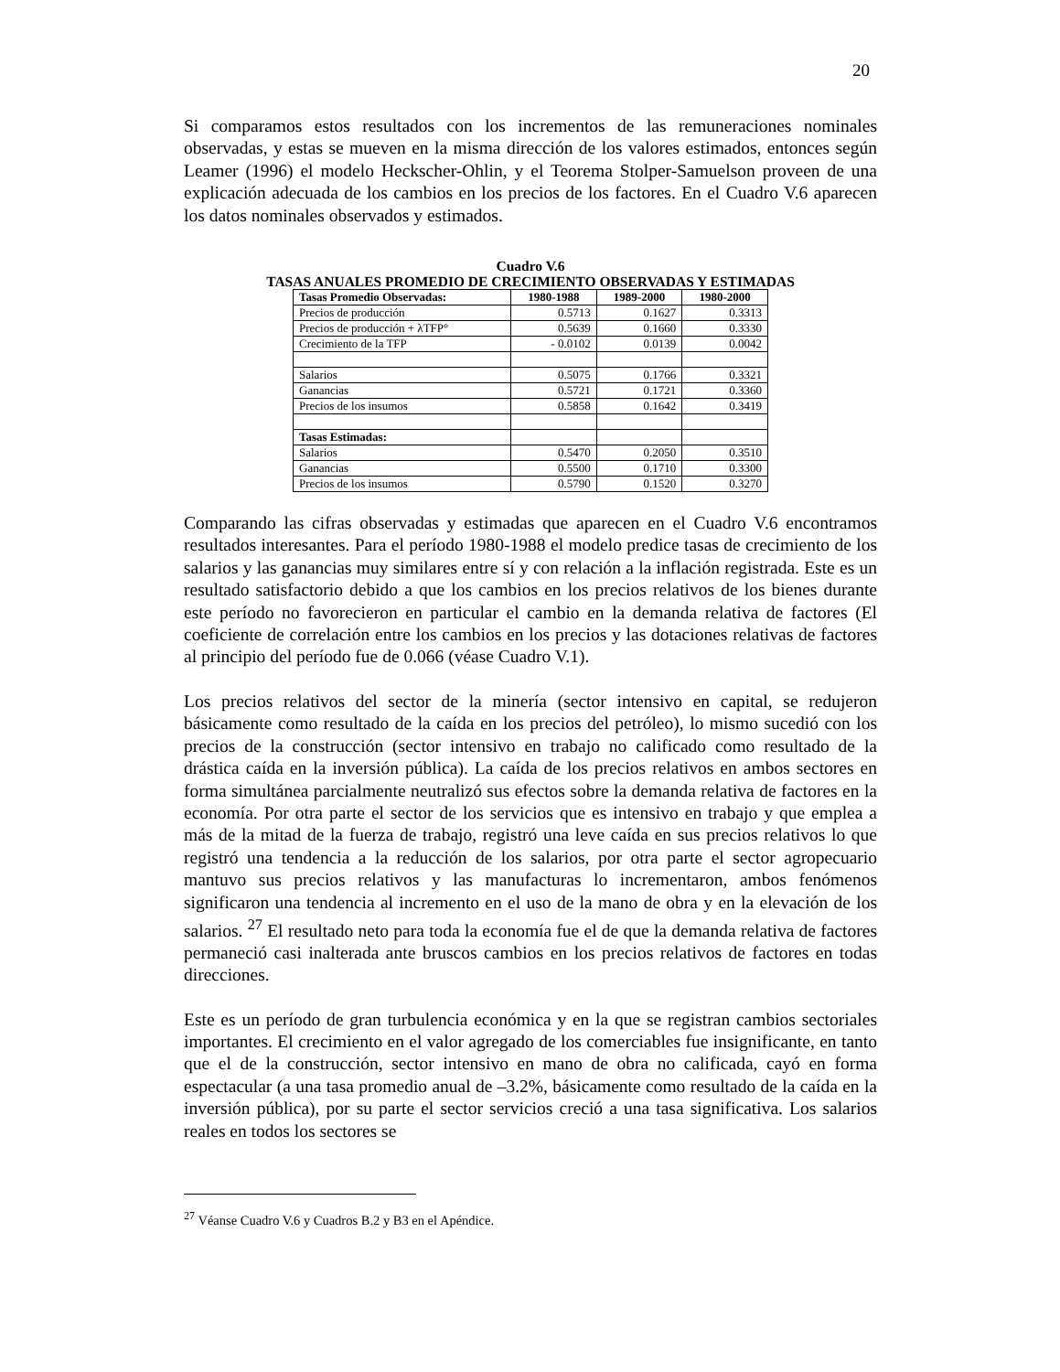20
Si comparamos estos resultados con los incrementos de las remuneraciones nominales observadas, y estas se mueven en la misma dirección de los valores estimados, entonces según Leamer (1996) el modelo Heckscher-Ohlin, y el Teorema Stolper-Samuelson proveen de una explicación adecuada de los cambios en los precios de los factores. En el Cuadro V.6 aparecen los datos nominales observados y estimados.
Cuadro V.6
TASAS ANUALES PROMEDIO DE CRECIMIENTO OBSERVADAS Y ESTIMADAS
| Tasas Promedio Observadas: | 1980-1988 | 1989-2000 | 1980-2000 |
| --- | --- | --- | --- |
| Precios de producción | 0.5713 | 0.1627 | 0.3313 |
| Precios de producción + λTFP° | 0.5639 | 0.1660 | 0.3330 |
| Crecimiento de la TFP | - 0.0102 | 0.0139 | 0.0042 |
| Salarios | 0.5075 | 0.1766 | 0.3321 |
| Ganancias | 0.5721 | 0.1721 | 0.3360 |
| Precios de los insumos | 0.5858 | 0.1642 | 0.3419 |
| Tasas Estimadas: | | | |
| Salarios | 0.5470 | 0.2050 | 0.3510 |
| Ganancias | 0.5500 | 0.1710 | 0.3300 |
| Precios de los insumos | 0.5790 | 0.1520 | 0.3270 |
Comparando las cifras observadas y estimadas que aparecen en el Cuadro V.6 encontramos resultados interesantes. Para el período 1980-1988 el modelo predice tasas de crecimiento de los salarios y las ganancias muy similares entre sí y con relación a la inflación registrada. Este es un resultado satisfactorio debido a que los cambios en los precios relativos de los bienes durante este período no favorecieron en particular el cambio en la demanda relativa de factores (El coeficiente de correlación entre los cambios en los precios y las dotaciones relativas de factores al principio del período fue de 0.066 (véase Cuadro V.1).
Los precios relativos del sector de la minería (sector intensivo en capital, se redujeron básicamente como resultado de la caída en los precios del petróleo), lo mismo sucedió con los precios de la construcción (sector intensivo en trabajo no calificado como resultado de la drástica caída en la inversión pública). La caída de los precios relativos en ambos sectores en forma simultánea parcialmente neutralizó sus efectos sobre la demanda relativa de factores en la economía. Por otra parte el sector de los servicios que es intensivo en trabajo y que emplea a más de la mitad de la fuerza de trabajo, registró una leve caída en sus precios relativos lo que registró una tendencia a la reducción de los salarios, por otra parte el sector agropecuario mantuvo sus precios relativos y las manufacturas lo incrementaron, ambos fenómenos significaron una tendencia al incremento en el uso de la mano de obra y en la elevación de los salarios. <sup>27</sup> El resultado neto para toda la economía fue el de que la demanda relativa de factores permaneció casi inalterada ante bruscos cambios en los precios relativos de factores en todas direcciones.
Este es un período de gran turbulencia económica y en la que se registran cambios sectoriales importantes. El crecimiento en el valor agregado de los comerciables fue insignificante, en tanto que el de la construcción, sector intensivo en mano de obra no calificada, cayó en forma espectacular (a una tasa promedio anual de –3.2%, básicamente como resultado de la caída en la inversión pública), por su parte el sector servicios creció a una tasa significativa. Los salarios reales en todos los sectores se
<sup>27</sup> Véanse Cuadro V.6 y Cuadros B.2 y B3 en el Apéndice.